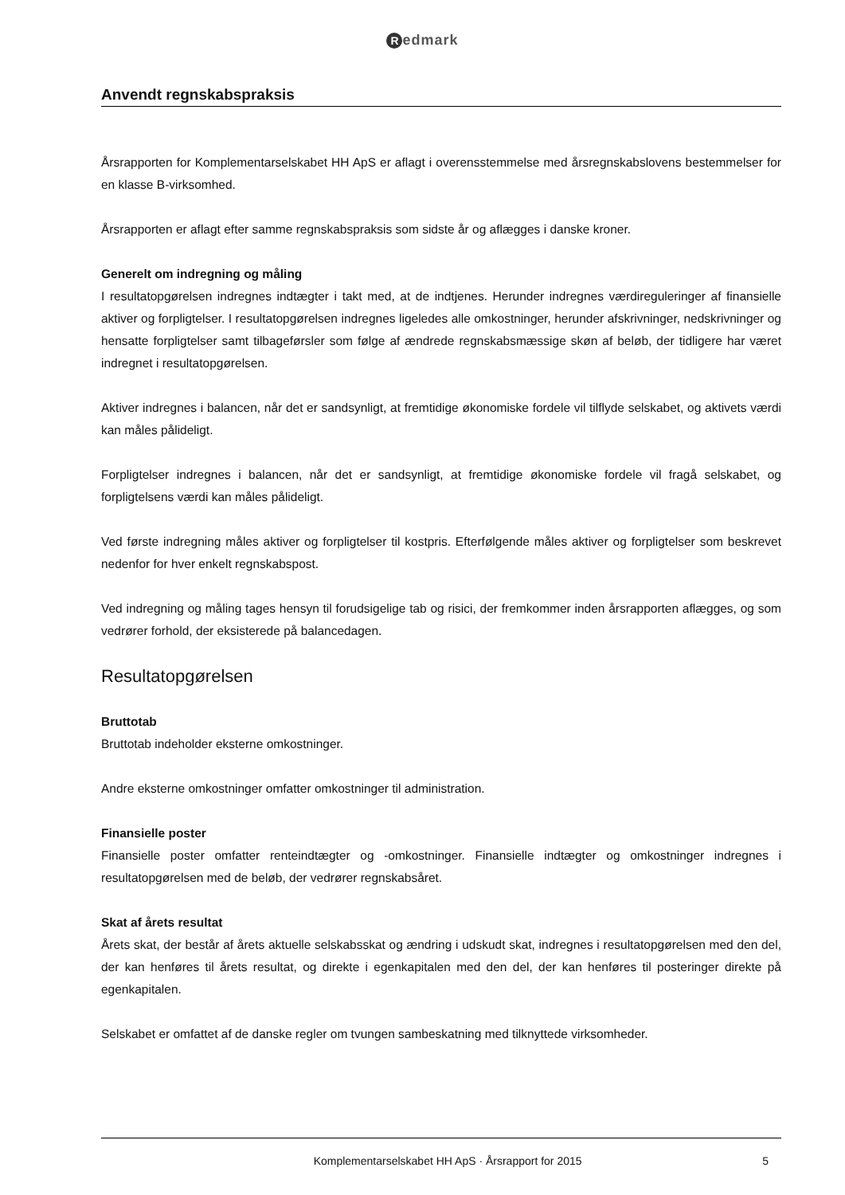Redmark
Anvendt regnskabspraksis
Årsrapporten for Komplementarselskabet HH ApS er aflagt i overensstemmelse med årsregnskabslovens bestemmelser for en klasse B-virksomhed.
Årsrapporten er aflagt efter samme regnskabspraksis som sidste år og aflægges i danske kroner.
Generelt om indregning og måling
I resultatopgørelsen indregnes indtægter i takt med, at de indtjenes. Herunder indregnes værdireguleringer af finansielle aktiver og forpligtelser. I resultatopgørelsen indregnes ligeledes alle omkostninger, herunder afskrivninger, nedskrivninger og hensatte forpligtelser samt tilbageførsler som følge af ændrede regnskabsmæssige skøn af beløb, der tidligere har været indregnet i resultatopgørelsen.
Aktiver indregnes i balancen, når det er sandsynligt, at fremtidige økonomiske fordele vil tilflyde selskabet, og aktivets værdi kan måles pålideligt.
Forpligtelser indregnes i balancen, når det er sandsynligt, at fremtidige økonomiske fordele vil fragå selskabet, og forpligtelsens værdi kan måles pålideligt.
Ved første indregning måles aktiver og forpligtelser til kostpris. Efterfølgende måles aktiver og forpligtelser som beskrevet nedenfor for hver enkelt regnskabspost.
Ved indregning og måling tages hensyn til forudsigelige tab og risici, der fremkommer inden årsrapporten aflægges, og som vedrører forhold, der eksisterede på balancedagen.
Resultatopgørelsen
Bruttotab
Bruttotab indeholder eksterne omkostninger.
Andre eksterne omkostninger omfatter omkostninger til administration.
Finansielle poster
Finansielle poster omfatter renteindtægter og -omkostninger. Finansielle indtægter og omkostninger indregnes i resultatopgørelsen med de beløb, der vedrører regnskabsåret.
Skat af årets resultat
Årets skat, der består af årets aktuelle selskabsskat og ændring i udskudt skat, indregnes i resultatopgørelsen med den del, der kan henføres til årets resultat, og direkte i egenkapitalen med den del, der kan henføres til posteringer direkte på egenkapitalen.
Selskabet er omfattet af de danske regler om tvungen sambeskatning med tilknyttede virksomheder.
Komplementarselskabet HH ApS · Årsrapport for 2015 5